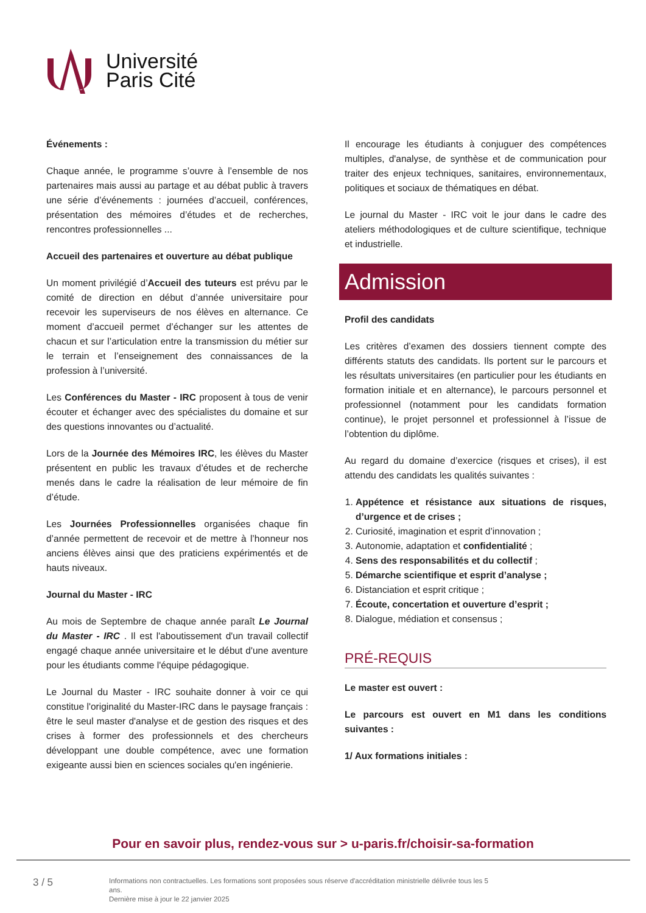Université
Paris Cité
Événements :
Chaque année, le programme s’ouvre à l’ensemble de nos partenaires mais aussi au partage et au débat public à travers une série d’événements : journées d’accueil, conférences, présentation des mémoires d’études et de recherches, rencontres professionnelles ...
Accueil des partenaires et ouverture au débat publique
Un moment privilégié d’Accueil des tuteurs est prévu par le comité de direction en début d’année universitaire pour recevoir les superviseurs de nos élèves en alternance. Ce moment d’accueil permet d’échanger sur les attentes de chacun et sur l’articulation entre la transmission du métier sur le terrain et l’enseignement des connaissances de la profession à l’université.
Les Conférences du Master - IRC proposent à tous de venir écouter et échanger avec des spécialistes du domaine et sur des questions innovantes ou d’actualité.
Lors de la Journée des Mémoires IRC, les élèves du Master présentent en public les travaux d’études et de recherche menés dans le cadre la réalisation de leur mémoire de fin d’étude.
Les Journées Professionnelles organisées chaque fin d’année permettent de recevoir et de mettre à l’honneur nos anciens élèves ainsi que des praticiens expérimentés et de hauts niveaux.
Journal du Master - IRC
Au mois de Septembre de chaque année paraît Le Journal du Master - IRC . Il est l'aboutissement d'un travail collectif engagé chaque année universitaire et le début d'une aventure pour les étudiants comme l'équipe pédagogique.
Le Journal du Master - IRC souhaite donner à voir ce qui constitue l'originalité du Master-IRC dans le paysage français : être le seul master d'analyse et de gestion des risques et des crises à former des professionnels et des chercheurs développant une double compétence, avec une formation exigeante aussi bien en sciences sociales qu'en ingénierie.
Il encourage les étudiants à conjuguer des compétences multiples, d'analyse, de synthèse et de communication pour traiter des enjeux techniques, sanitaires, environnementaux, politiques et sociaux de thématiques en débat.
Le journal du Master - IRC voit le jour dans le cadre des ateliers méthodologiques et de culture scientifique, technique et industrielle.
Admission
Profil des candidats
Les critères d’examen des dossiers tiennent compte des différents statuts des candidats. Ils portent sur le parcours et les résultats universitaires (en particulier pour les étudiants en formation initiale et en alternance), le parcours personnel et professionnel (notamment pour les candidats formation continue), le projet personnel et professionnel à l’issue de l’obtention du diplôme.
Au regard du domaine d’exercice (risques et crises), il est attendu des candidats les qualités suivantes :
1. Appétence et résistance aux situations de risques, d’urgence et de crises ;
2. Curiosité, imagination et esprit d’innovation ;
3. Autonomie, adaptation et confidentialité ;
4. Sens des responsabilités et du collectif ;
5. Démarche scientifique et esprit d’analyse ;
6. Distanciation et esprit critique ;
7. Écoute, concertation et ouverture d’esprit ;
8. Dialogue, médiation et consensus ;
PRÉ-REQUIS
Le master est ouvert :
Le parcours est ouvert en M1 dans les conditions suivantes :
1/ Aux formations initiales :
Pour en savoir plus, rendez-vous sur > u-paris.fr/choisir-sa-formation
3 / 5
Informations non contractuelles. Les formations sont proposées sous réserve d'accréditation ministrielle délivrée tous les 5 ans.
Dernière mise à jour le 22 janvier 2025